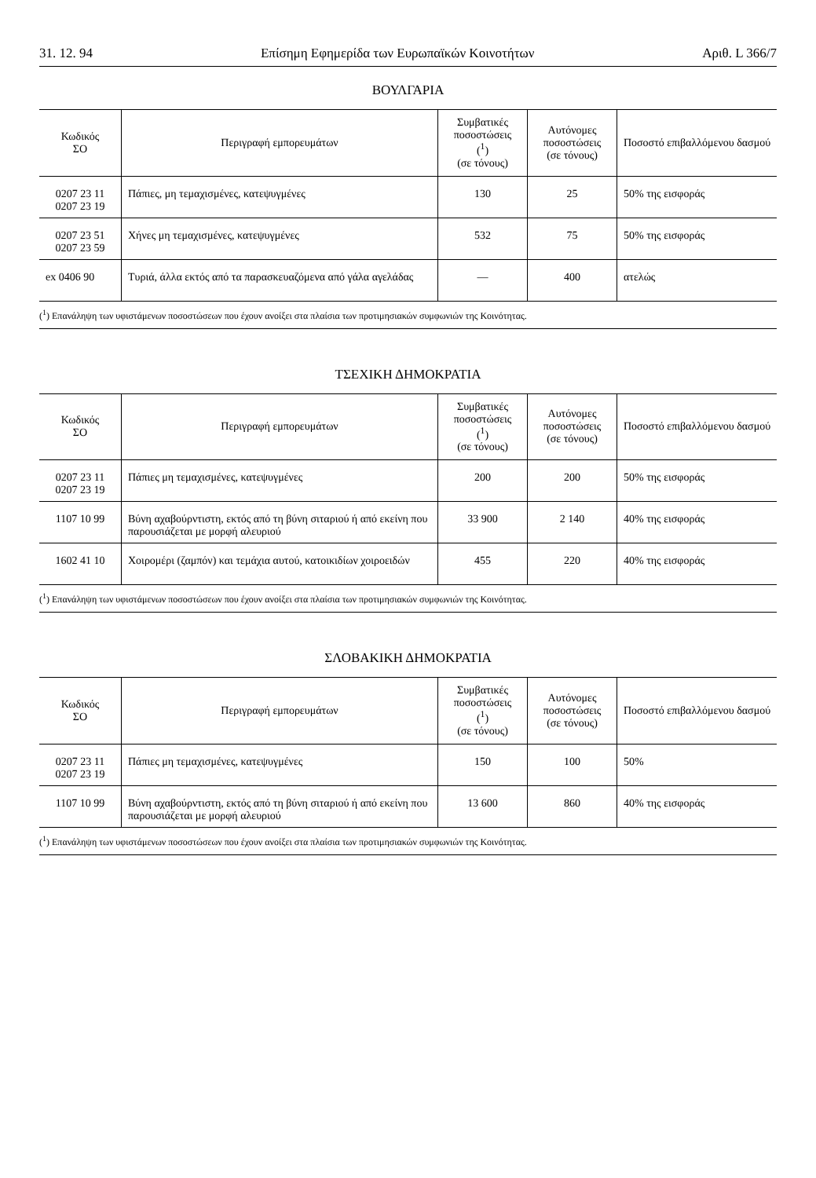31. 12. 94 Επίσημη Εφημερίδα των Ευρωπαϊκών Κοινοτήτων Αριθ. L 366/7
ΒΟΥΛΓΑΡΙΑ
| Κωδικός ΣΟ | Περιγραφή εμπορευμάτων | Συμβατικές ποσοστώσεις (<sup>1</sup>) (σε τόνους) | Αυτόνομες ποσοστώσεις (σε τόνους) | Ποσοστό επιβαλλόμενου δασμού |
| --- | --- | --- | --- | --- |
| 0207 23 11 0207 23 19 | Πάπιες, μη τεμαχισμένες, κατεψυγμένες | 130 | 25 | 50% της εισφοράς |
| 0207 23 51 0207 23 59 | Χήνες μη τεμαχισμένες, κατεψυγμένες | 532 | 75 | 50% της εισφοράς |
| ex 0406 90 | Τυριά, άλλα εκτός από τα παρασκευαζόμενα από γάλα αγελάδας | — | 400 | ατελώς |
| (<sup>1</sup>) Επανάληψη των υφιστάμενων ποσοστώσεων που έχουν ανοίξει στα πλαίσια των προτιμησιακών συμφωνιών της Κοινότητας. | | | | |
ΤΣΕΧΙΚΗ ΔΗΜΟΚΡΑΤΙΑ
| Κωδικός ΣΟ | Περιγραφή εμπορευμάτων | Συμβατικές ποσοστώσεις (<sup>1</sup>) (σε τόνους) | Αυτόνομες ποσοστώσεις (σε τόνους) | Ποσοστό επιβαλλόμενου δασμού |
| --- | --- | --- | --- | --- |
| 0207 23 11 0207 23 19 | Πάπιες μη τεμαχισμένες, κατεψυγμένες | 200 | 200 | 50% της εισφοράς |
| 1107 10 99 | Βύνη αχαβούρντιστη, εκτός από τη βύνη σιταριού ή από εκείνη που παρουσιάζεται με μορφή αλευριού | 33 900 | 2 140 | 40% της εισφοράς |
| 1602 41 10 | Χοιρομέρι (ζαμπόν) και τεμάχια αυτού, κατοικιδίων χοιροειδών | 455 | 220 | 40% της εισφοράς |
| (<sup>1</sup>) Επανάληψη των υφιστάμενων ποσοστώσεων που έχουν ανοίξει στα πλαίσια των προτιμησιακών συμφωνιών της Κοινότητας. | | | | |
ΣΛΟΒΑΚΙΚΗ ΔΗΜΟΚΡΑΤΙΑ
| Κωδικός ΣΟ | Περιγραφή εμπορευμάτων | Συμβατικές ποσοστώσεις (<sup>1</sup>) (σε τόνους) | Αυτόνομες ποσοστώσεις (σε τόνους) | Ποσοστό επιβαλλόμενου δασμού |
| --- | --- | --- | --- | --- |
| 0207 23 11 0207 23 19 | Πάπιες μη τεμαχισμένες, κατεψυγμένες | 150 | 100 | 50% |
| 1107 10 99 | Βύνη αχαβούρντιστη, εκτός από τη βύνη σιταριού ή από εκείνη που παρουσιάζεται με μορφή αλευριού | 13 600 | 860 | 40% της εισφοράς |
| (<sup>1</sup>) Επανάληψη των υφιστάμενων ποσοστώσεων που έχουν ανοίξει στα πλαίσια των προτιμησιακών συμφωνιών της Κοινότητας. | | | | |